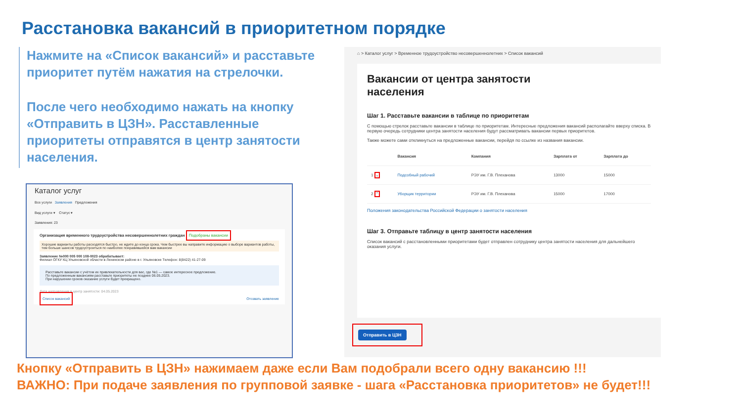Расстановка вакансий в приоритетном порядке
Нажмите на «Список вакансий» и расставьте приоритет путём нажатия на стрелочки.
После чего необходимо нажать на кнопку «Отправить в ЦЗН». Расставленные приоритеты отправятся в центр занятости населения.
Каталог услуг
Все услуги Заявления Предложения
Вид услуги ▾ Статус ▾
Заявления: 23
Организация временного трудоустройства несовершеннолетних граждан Подобраны вакансии
Хорошие варианты работы расходятся быстро, не ждите до конца срока. Чем быстрее вы направите информацию о выборе вариантов работы, тем больше шансов трудоустроиться по наиболее понравившейся вам вакансии
Заявление №000 005 000 108-0023 обрабатывает:
Филиал ОГКУ КЦ Ульяновской области в Ленинском районе в г. Ульяновске Телефон: 8(8422) 41-27-09
Расставьте вакансии с учётом их привлекательности для вас, где №1 — самое интересное предложение.
По предложенным вакансиям расставьте приоритеты не позднее 06.05.2023.
При нарушении сроков оказание услуги будет прекращено.
Дата направления в центр занятости: 04.05.2023
Список вакансий Отозвать заявление
⌂ > Каталог услуг > Временное трудоустройство несовершеннолетних > Список вакансий
Вакансии от центра занятости
населения
Шаг 1. Расставьте вакансии в таблице по приоритетам
С помощью стрелок расставьте вакансии в таблице по приоритетам. Интересные предложения вакансий располагайте вверху списка. В первую очередь сотрудники центра занятости населения будут рассматривать вакансии первых приоритетов.
Также можете сами откликнуться на предложенные вакансии, перейдя по ссылке из названия вакансии.
| | Вакансия | Компания | Зарплата от | Зарплата до |
| --- | --- | --- | --- | --- |
| 1 ⌄ | Подсобный рабочий | РЭУ им. Г.В. Плеханова | 13000 | 15000 |
| 2 ⌃ | Уборщик территории | РЭУ им. Г.В. Плеханова | 15000 | 17000 |
Положения законодательства Российской Федерации о занятости населения
Шаг 3. Отправьте таблицу в центр занятости населения
Список вакансий с расстановленными приоритетами будет отправлен сотруднику центра занятости населения для дальнейшего оказания услуги.
Отправить в ЦЗН
Кнопку «Отправить в ЦЗН» нажимаем даже если Вам подобрали всего одну вакансию !!!
ВАЖНО: При подаче заявления по групповой заявке - шага «Расстановка приоритетов» не будет!!!